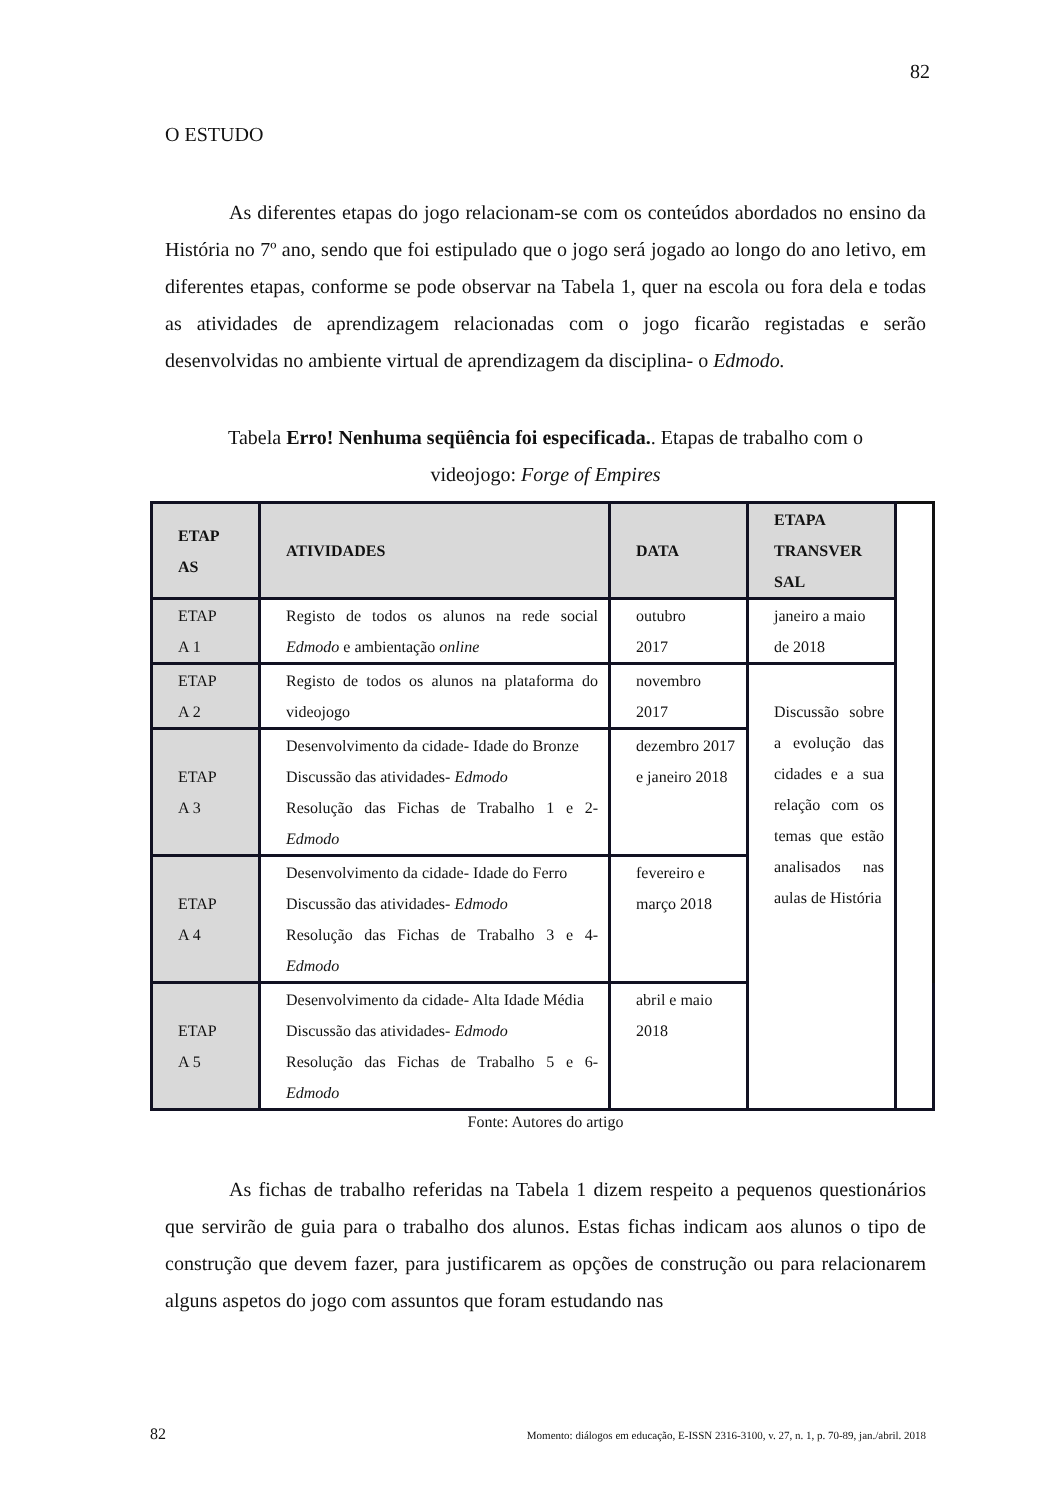82
O ESTUDO
As diferentes etapas do jogo relacionam-se com os conteúdos abordados no ensino da História no 7º ano, sendo que foi estipulado que o jogo será jogado ao longo do ano letivo, em diferentes etapas, conforme se pode observar na Tabela 1, quer na escola ou fora dela e todas as atividades de aprendizagem relacionadas com o jogo ficarão registadas e serão desenvolvidas no ambiente virtual de aprendizagem da disciplina- o Edmodo.
Tabela Erro! Nenhuma seqüência foi especificada.. Etapas de trabalho com o
videojogo: Forge of Empires
| ETAP AS | ATIVIDADES | DATA | ETAPA TRANSVER SAL | |
| --- | --- | --- | --- | --- |
| ETAP A 1 | Registo de todos os alunos na rede social Edmodo e ambientação online | outubro 2017 | janeiro a maio de 2018 | |
| ETAP A 2 | Registo de todos os alunos na plataforma do videojogo | novembro 2017 | Discussão sobre a evolução das cidades e a sua relação com os temas que estão analisados nas aulas de História | |
| ETAP A 3 | Desenvolvimento da cidade- Idade do Bronze Discussão das atividades- Edmodo Resolução das Fichas de Trabalho 1 e 2- Edmodo | dezembro 2017 e janeiro 2018 | | |
| ETAP A 4 | Desenvolvimento da cidade- Idade do Ferro Discussão das atividades- Edmodo Resolução das Fichas de Trabalho 3 e 4- Edmodo | fevereiro e março 2018 | | |
| ETAP A 5 | Desenvolvimento da cidade- Alta Idade Média Discussão das atividades- Edmodo Resolução das Fichas de Trabalho 5 e 6- Edmodo | abril e maio 2018 | | |
Fonte: Autores do artigo
As fichas de trabalho referidas na Tabela 1 dizem respeito a pequenos questionários que servirão de guia para o trabalho dos alunos. Estas fichas indicam aos alunos o tipo de construção que devem fazer, para justificarem as opções de construção ou para relacionarem alguns aspetos do jogo com assuntos que foram estudando nas
82 Momento: diálogos em educação, E-ISSN 2316-3100, v. 27, n. 1, p. 70-89, jan./abril. 2018